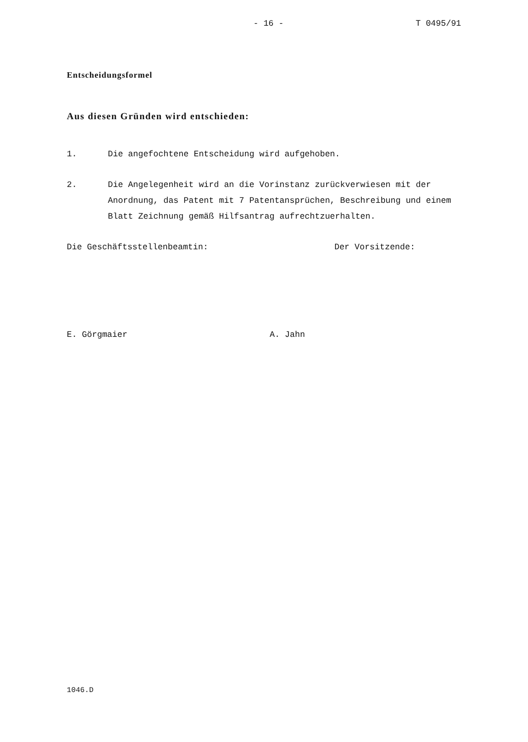- 16 - T 0495/91
Entscheidungsformel
Aus diesen Gründen wird entschieden:
1. Die angefochtene Entscheidung wird aufgehoben.
2. Die Angelegenheit wird an die Vorinstanz zurückverwiesen mit der Anordnung, das Patent mit 7 Patentansprüchen, Beschreibung und einem Blatt Zeichnung gemäß Hilfsantrag aufrechtzuerhalten.
Die Geschäftsstellenbeamtin: Der Vorsitzende:
E. Görgmaier A. Jahn
1046.D